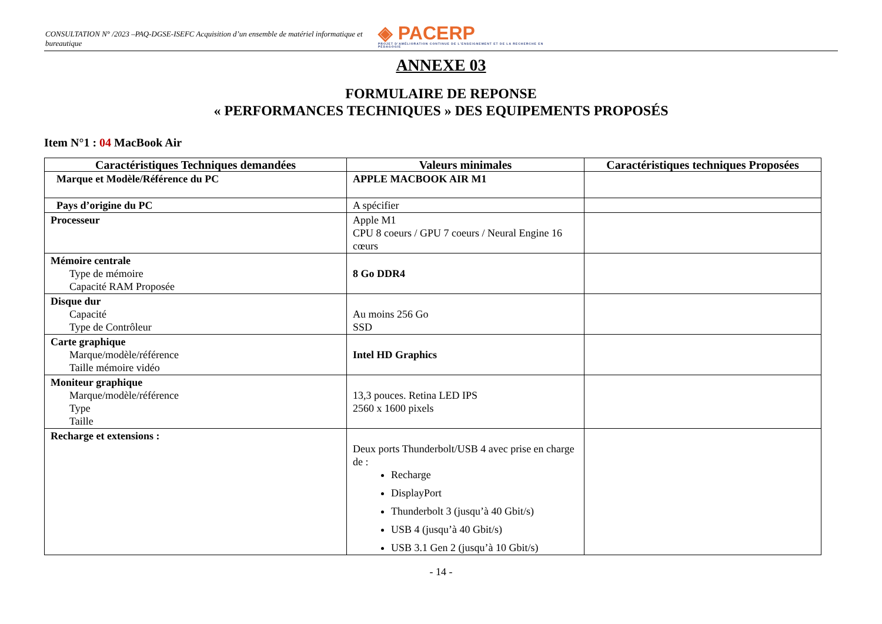CONSULTATION N° /2023 –PAQ-DGSE-ISEFC Acquisition d’un ensemble de matériel informatique et bureautique ◈ PACERP
PROJET D'AMÉLIORATION CONTINUE DE L'ENSEIGNEMENT ET DE LA RECHERCHE EN PÉDAGOGIE
ANNEXE 03
FORMULAIRE DE REPONSE
« PERFORMANCES TECHNIQUES » DES EQUIPEMENTS PROPOSÉS
Item N°1 : 04 MacBook Air
| Caractéristiques Techniques demandées | Valeurs minimales | Caractéristiques techniques Proposées |
| --- | --- | --- |
| Marque et Modèle/Référence du PC | APPLE MACBOOK AIR M1 | |
| Pays d’origine du PC | A spécifier | |
| Processeur | Apple M1 CPU 8 coeurs / GPU 7 coeurs / Neural Engine 16 cœurs | |
| Mémoire centrale Type de mémoire Capacité RAM Proposée | 8 Go DDR4 | |
| Disque dur Capacité Type de Contrôleur | Au moins 256 Go SSD | |
| Carte graphique Marque/modèle/référence Taille mémoire vidéo | Intel HD Graphics | |
| Moniteur graphique Marque/modèle/référence Type Taille | 13,3 pouces. Retina LED IPS 2560 x 1600 pixels | |
| Recharge et extensions : | Deux ports Thunderbolt/USB 4 avec prise en charge de : Recharge DisplayPort Thunderbolt 3 (jusqu’à 40 Gbit/s) USB 4 (jusqu’à 40 Gbit/s) USB 3.1 Gen 2 (jusqu’à 10 Gbit/s) | |
- 14 -